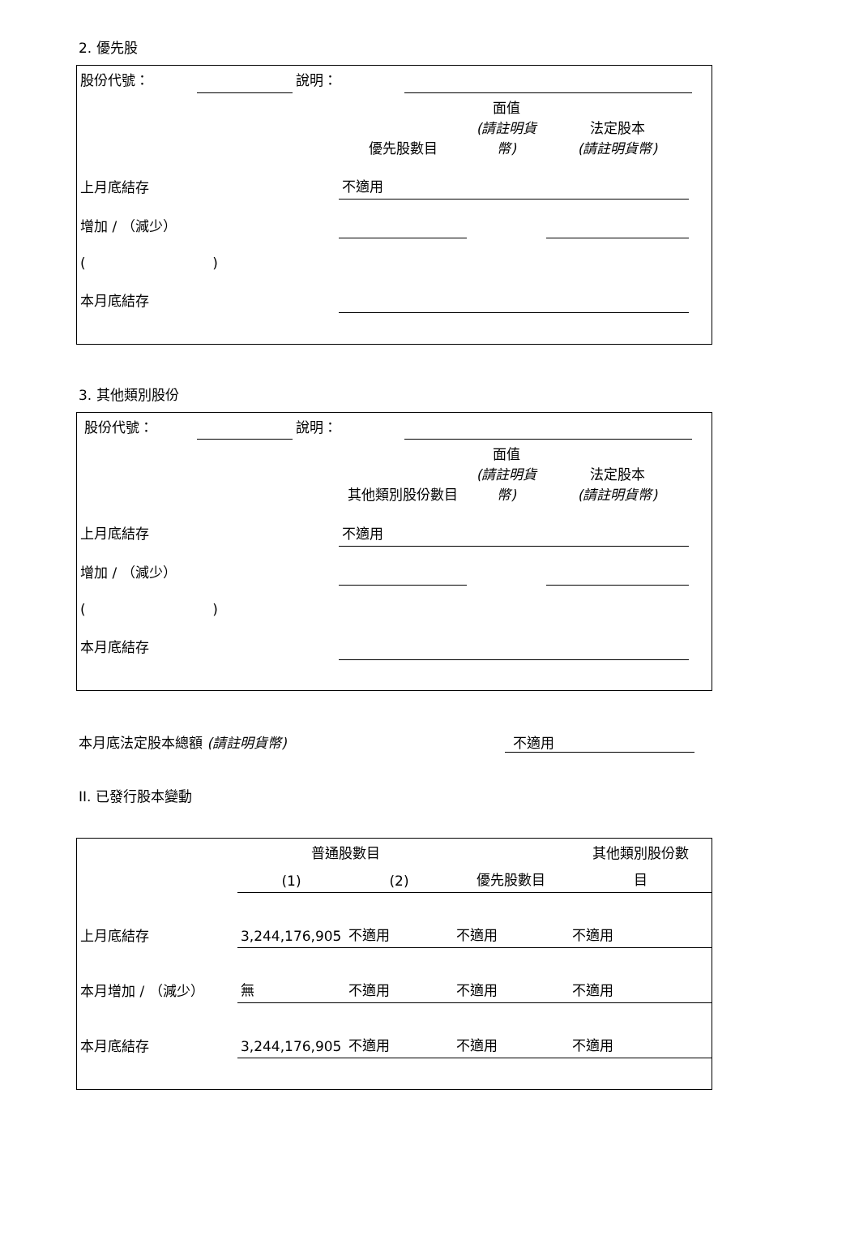2. 優先股
| 股份代號： | | 說明： | | |
| | 優先股數目 | 面值 (請註明貨幣) | 法定股本 (請註明貨幣) | |
| 上月底結存 | 不適用 | | | |
| 增加 / （減少） | | | | |
| ( ) | | | | |
| 本月底結存 | | | | |
3. 其他類別股份
| 股份代號： | | 說明： | | |
| | 其他類別股份數目 | 面值 (請註明貨幣) | 法定股本 (請註明貨幣) | |
| 上月底結存 | 不適用 | | | |
| 增加 / （減少） | | | | |
| ( ) | | | | |
| 本月底結存 | | | | |
本月底法定股本總額 (請註明貨幣) 不適用
II. 已發行股本變動
| | 普通股數目 | | | 其他類別股份數 |
| | (1) | (2) | 優先股數目 | 目 |
| 上月底結存 | 3,244,176,905 | 不適用 | 不適用 | 不適用 |
| 本月增加 / （減少） | 無 | 不適用 | 不適用 | 不適用 |
| 本月底結存 | 3,244,176,905 | 不適用 | 不適用 | 不適用 |